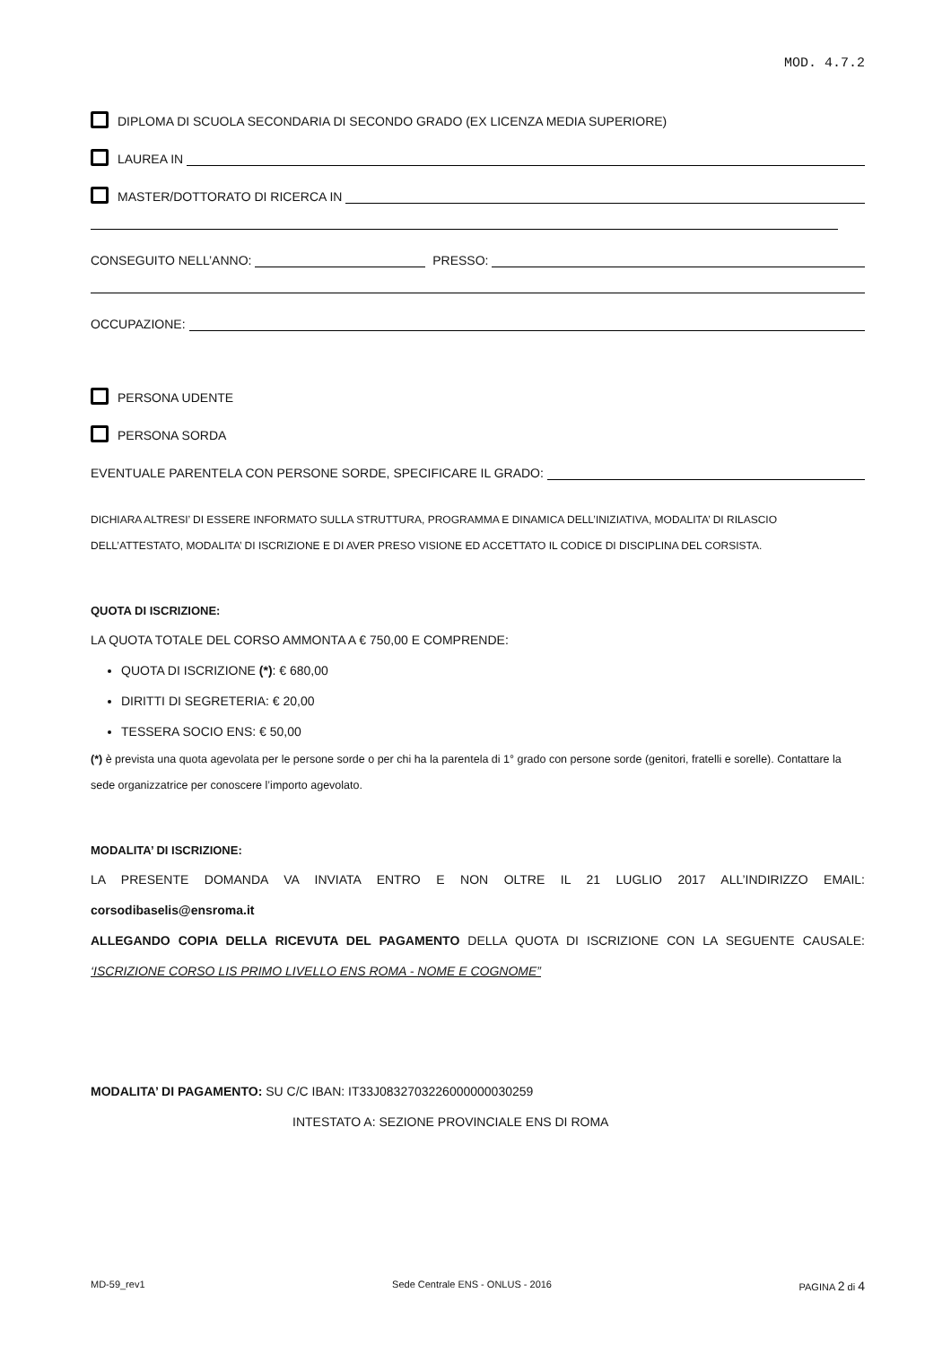MOD. 4.7.2
DIPLOMA DI SCUOLA SECONDARIA DI SECONDO GRADO (EX LICENZA MEDIA SUPERIORE)
LAUREA IN
MASTER/DOTTORATO DI RICERCA IN
CONSEGUITO NELL’ANNO: PRESSO:
OCCUPAZIONE:
PERSONA UDENTE
PERSONA SORDA
EVENTUALE PARENTELA CON PERSONE SORDE, SPECIFICARE IL GRADO:
DICHIARA ALTRESI’ DI ESSERE INFORMATO SULLA STRUTTURA, PROGRAMMA E DINAMICA DELL’INIZIATIVA, MODALITA’ DI RILASCIO DELL’ATTESTATO, MODALITA’ DI ISCRIZIONE E DI AVER PRESO VISIONE ED ACCETTATO IL CODICE DI DISCIPLINA DEL CORSISTA.
QUOTA DI ISCRIZIONE:
LA QUOTA TOTALE DEL CORSO AMMONTA A € 750,00 E COMPRENDE:
QUOTA DI ISCRIZIONE (*): € 680,00
DIRITTI DI SEGRETERIA: € 20,00
TESSERA SOCIO ENS: € 50,00
(*) è prevista una quota agevolata per le persone sorde o per chi ha la parentela di 1° grado con persone sorde (genitori, fratelli e sorelle). Contattare la sede organizzatrice per conoscere l’importo agevolato.
MODALITA’ DI ISCRIZIONE:
LA PRESENTE DOMANDA VA INVIATA ENTRO E NON OLTRE IL 21 LUGLIO 2017 ALL’INDIRIZZO EMAIL:
corsodibaselis@ensroma.it
ALLEGANDO COPIA DELLA RICEVUTA DEL PAGAMENTO DELLA QUOTA DI ISCRIZIONE CON LA SEGUENTE CAUSALE:
‘ISCRIZIONE CORSO LIS PRIMO LIVELLO ENS ROMA - NOME E COGNOME”
MODALITA’ DI PAGAMENTO: SU C/C IBAN: IT33J0832703226000000030259
INTESTATO A: SEZIONE PROVINCIALE ENS DI ROMA
MD-59_rev1 Sede Centrale ENS - ONLUS - 2016 PAGINA 2 di 4